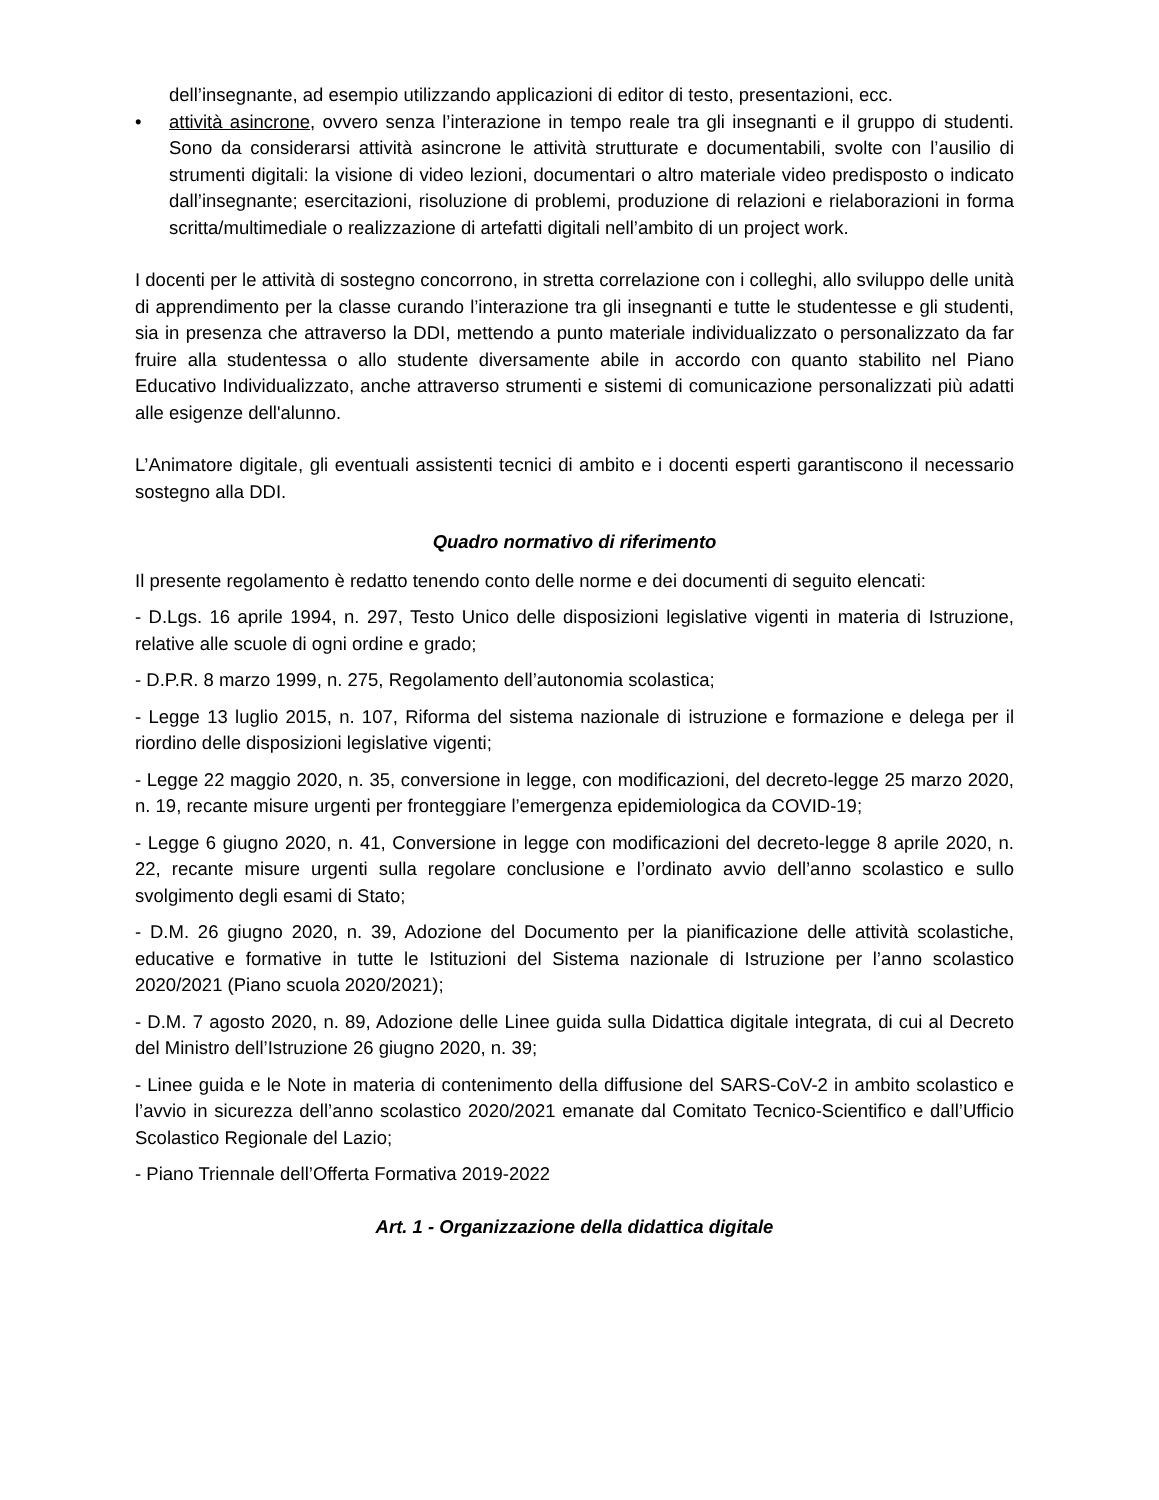dell’insegnante, ad esempio utilizzando applicazioni di editor di testo, presentazioni, ecc.
• attività asincrone, ovvero senza l’interazione in tempo reale tra gli insegnanti e il gruppo di studenti. Sono da considerarsi attività asincrone le attività strutturate e documentabili, svolte con l’ausilio di strumenti digitali: la visione di video lezioni, documentari o altro materiale video predisposto o indicato dall’insegnante; esercitazioni, risoluzione di problemi, produzione di relazioni e rielaborazioni in forma scritta/multimediale o realizzazione di artefatti digitali nell’ambito di un project work.
I docenti per le attività di sostegno concorrono, in stretta correlazione con i colleghi, allo sviluppo delle unità di apprendimento per la classe curando l’interazione tra gli insegnanti e tutte le studentesse e gli studenti, sia in presenza che attraverso la DDI, mettendo a punto materiale individualizzato o personalizzato da far fruire alla studentessa o allo studente diversamente abile in accordo con quanto stabilito nel Piano Educativo Individualizzato, anche attraverso strumenti e sistemi di comunicazione personalizzati più adatti alle esigenze dell'alunno.
L’Animatore digitale, gli eventuali assistenti tecnici di ambito e i docenti esperti garantiscono il necessario sostegno alla DDI.
Quadro normativo di riferimento
Il presente regolamento è redatto tenendo conto delle norme e dei documenti di seguito elencati:
- D.Lgs. 16 aprile 1994, n. 297, Testo Unico delle disposizioni legislative vigenti in materia di Istruzione, relative alle scuole di ogni ordine e grado;
- D.P.R. 8 marzo 1999, n. 275, Regolamento dell’autonomia scolastica;
- Legge 13 luglio 2015, n. 107, Riforma del sistema nazionale di istruzione e formazione e delega per il riordino delle disposizioni legislative vigenti;
- Legge 22 maggio 2020, n. 35, conversione in legge, con modificazioni, del decreto-legge 25 marzo 2020, n. 19, recante misure urgenti per fronteggiare l’emergenza epidemiologica da COVID-19;
- Legge 6 giugno 2020, n. 41, Conversione in legge con modificazioni del decreto-legge 8 aprile 2020, n. 22, recante misure urgenti sulla regolare conclusione e l’ordinato avvio dell’anno scolastico e sullo svolgimento degli esami di Stato;
- D.M. 26 giugno 2020, n. 39, Adozione del Documento per la pianificazione delle attività scolastiche, educative e formative in tutte le Istituzioni del Sistema nazionale di Istruzione per l’anno scolastico 2020/2021 (Piano scuola 2020/2021);
- D.M. 7 agosto 2020, n. 89, Adozione delle Linee guida sulla Didattica digitale integrata, di cui al Decreto del Ministro dell’Istruzione 26 giugno 2020, n. 39;
- Linee guida e le Note in materia di contenimento della diffusione del SARS-CoV-2 in ambito scolastico e l’avvio in sicurezza dell’anno scolastico 2020/2021 emanate dal Comitato Tecnico-Scientifico e dall’Ufficio Scolastico Regionale del Lazio;
- Piano Triennale dell’Offerta Formativa 2019-2022
Art. 1 - Organizzazione della didattica digitale